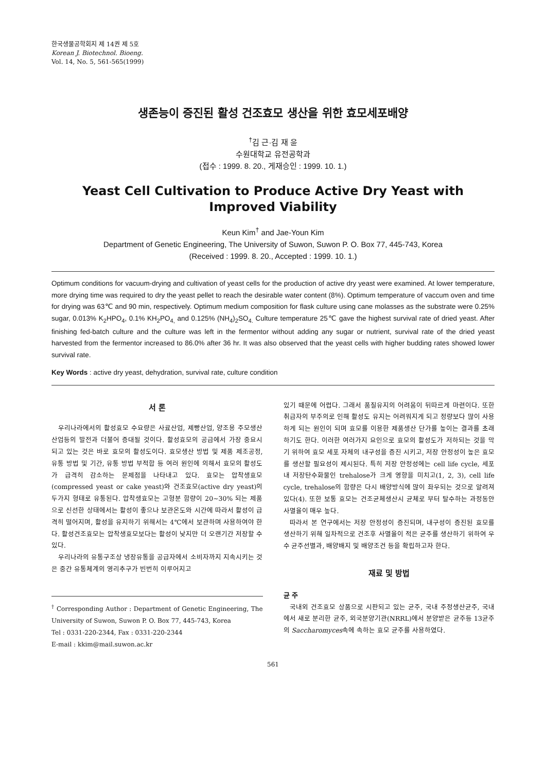한국생물공학회지 제 14권 제 5호
Korean J. Biotechnol. Bioeng.
Vol. 14, No. 5, 561-565(1999)
생존능이 증진된 활성 건조효모 생산을 위한 효모세포배양
<sup>†</sup> 김 근·김 재 윤
수원대학교 유전공학과
(접수 : 1999. 8. 20., 게재승인 : 1999. 10. 1.)
Yeast Cell Cultivation to Produce Active Dry Yeast with
Improved Viability
Keun Kim<sup>†</sup> and Jae-Youn Kim
Department of Genetic Engineering, The University of Suwon, Suwon P. O. Box 77, 445-743, Korea
(Received : 1999. 8. 20., Accepted : 1999. 10. 1.)
Optimum conditions for vacuum-drying and cultivation of yeast cells for the production of active dry yeast were examined. At lower temperature, more drying time was required to dry the yeast pellet to reach the desirable water content (8%). Optimum temperature of vaccum oven and time for drying was 63℃ and 90 min, respectively. Optimum medium composition for flask culture using cane molasses as the substrate were 0.25% sugar, 0.013% K<sub>2</sub>HPO<sub>4</sub>, 0.1% KH<sub>2</sub>PO<sub>4,</sub> and 0.125% (NH<sub>4</sub>)<sub>2</sub>SO<sub>4.</sub> Culture temperature 25℃ gave the highest survival rate of dried yeast. After finishing fed-batch culture and the culture was left in the fermentor without adding any sugar or nutrient, survival rate of the dried yeast harvested from the fermentor increased to 86.0% after 36 hr. It was also observed that the yeast cells with higher budding rates showed lower survival rate.
Key Words : active dry yeast, dehydration, survival rate, culture condition
서 론
우리나라에서의 활성효모 수요량은 사료산업, 제빵산업, 양조용 주모생산산업등의 발전과 더불어 증대될 것이다. 활성효모의 공급에서 가장 중요시 되고 있는 것은 바로 효모의 활성도이다. 효모생산 방법 및 제품 제조공정, 유통 방법 및 기간, 유통 방법 부적합 등 여러 원인에 의해서 효모의 활성도가 급격히 감소하는 문제점을 나타내고 있다. 효모는 압착생효모(compressed yeast or cake yeast)와 건조효모(active dry yeast)의 두가지 형태로 유통된다. 압착생효모는 고형분 함량이 20~30% 되는 제품으로 신선한 상태에서는 활성이 좋으나 보관온도와 시간에 따라서 활성이 급격히 떨어지며, 활성을 유지하기 위해서는 4℃에서 보관하며 사용하여야 한다. 활성건조효모는 압착생효모보다는 활성이 낮지만 더 오랜기간 저장할 수 있다.
우리나라의 유통구조상 냉장유통을 공급자에서 소비자까지 지속시키는 것은 중간 유통체계의 영리추구가 빈번히 이루어지고
<sup>†</sup> Corresponding Author : Department of Genetic Engineering, The University of Suwon, Suwon P. O. Box 77, 445-743, Korea
Tel : 0331-220-2344, Fax : 0331-220-2344
E-mail : kkim@mail.suwon.ac.kr
있기 때문에 어렵다. 그래서 품질유지의 어려움이 뒤따르게 마련이다. 또한 취급자의 부주의로 인해 활성도 유지는 어려워지게 되고 정량보다 많이 사용하게 되는 원인이 되며 효모를 이용한 제품생산 단가를 높이는 결과를 초래하기도 한다. 이러한 여러가지 요인으로 효모의 활성도가 저하되는 것을 막기 위하여 효모 세포 자체의 내구성을 증진 시키고, 저장 안정성이 높은 효모를 생산할 필요성이 제시된다. 특히 저장 안정성에는 cell life cycle, 세포내 저장탄수화물인 trehalose가 크게 영향을 미치고(1, 2, 3), cell life cycle, trehalose의 함량은 다시 배양방식에 많이 좌우되는 것으로 알려져 있다(4). 또한 보통 효모는 건조균체생산시 균체로 부터 탈수하는 과정동안 사멸율이 매우 높다.
따라서 본 연구에서는 저장 안정성이 증진되며, 내구성이 증진된 효모를 생산하기 위해 일차적으로 건조후 사멸율이 적은 균주를 생산하기 위하여 우수 균주선별과, 배양배지 및 배양조건 등을 확립하고자 한다.
재료 및 방법
균 주
국내외 건조효모 상품으로 시판되고 있는 균주, 국내 주정생산균주, 국내에서 새로 분리한 균주, 외국분양기관(NRRL)에서 분양받은 균주등 13균주의 Saccharomyces속에 속하는 효모 균주를 사용하였다.
561